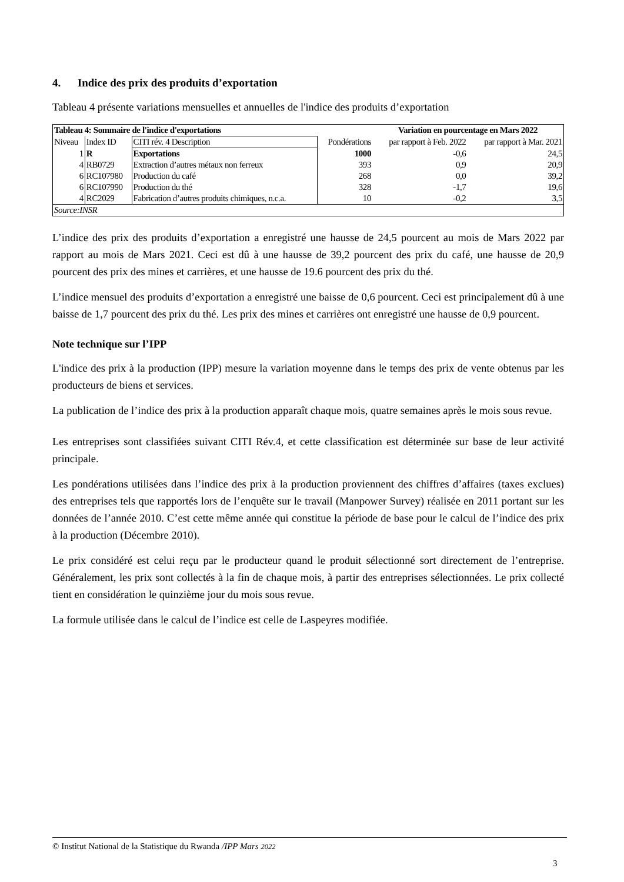4. Indice des prix des produits d’exportation
Tableau 4 présente variations mensuelles et annuelles de l'indice des produits d’exportation
| Tableau 4: Sommaire de l'indice d'exportations | | | | Variation en pourcentage en Mars 2022 | |
| Niveau | Index ID | CITI rév. 4 Description | Pondérations | par rapport à Feb. 2022 | par rapport à Mar. 2021 |
| 1 | R | Exportations | 1000 | -0,6 | 24,5 |
| 4 | RB0729 | Extraction d’autres métaux non ferreux | 393 | 0,9 | 20,9 |
| 6 | RC107980 | Production du café | 268 | 0,0 | 39,2 |
| 6 | RC107990 | Production du thé | 328 | -1,7 | 19,6 |
| 4 | RC2029 | Fabrication d’autres produits chimiques, n.c.a. | 10 | -0,2 | 3,5 |
| Source:INSR | | | | | |
L’indice des prix des produits d’exportation a enregistré une hausse de 24,5 pourcent au mois de Mars 2022 par rapport au mois de Mars 2021. Ceci est dû à une hausse de 39,2 pourcent des prix du café, une hausse de 20,9 pourcent des prix des mines et carrières, et une hausse de 19.6 pourcent des prix du thé.
L’indice mensuel des produits d’exportation a enregistré une baisse de 0,6 pourcent. Ceci est principalement dû à une baisse de 1,7 pourcent des prix du thé. Les prix des mines et carrières ont enregistré une hausse de 0,9 pourcent.
Note technique sur l’IPP
L'indice des prix à la production (IPP) mesure la variation moyenne dans le temps des prix de vente obtenus par les producteurs de biens et services.
La publication de l’indice des prix à la production apparaît chaque mois, quatre semaines après le mois sous revue.
Les entreprises sont classifiées suivant CITI Rév.4, et cette classification est déterminée sur base de leur activité principale.
Les pondérations utilisées dans l’indice des prix à la production proviennent des chiffres d’affaires (taxes exclues) des entreprises tels que rapportés lors de l’enquête sur le travail (Manpower Survey) réalisée en 2011 portant sur les données de l’année 2010. C’est cette même année qui constitue la période de base pour le calcul de l’indice des prix à la production (Décembre 2010).
Le prix considéré est celui reçu par le producteur quand le produit sélectionné sort directement de l’entreprise. Généralement, les prix sont collectés à la fin de chaque mois, à partir des entreprises sélectionnées. Le prix collecté tient en considération le quinzième jour du mois sous revue.
La formule utilisée dans le calcul de l’indice est celle de Laspeyres modifiée.
© Institut National de la Statistique du Rwanda /IPP Mars 2022
3